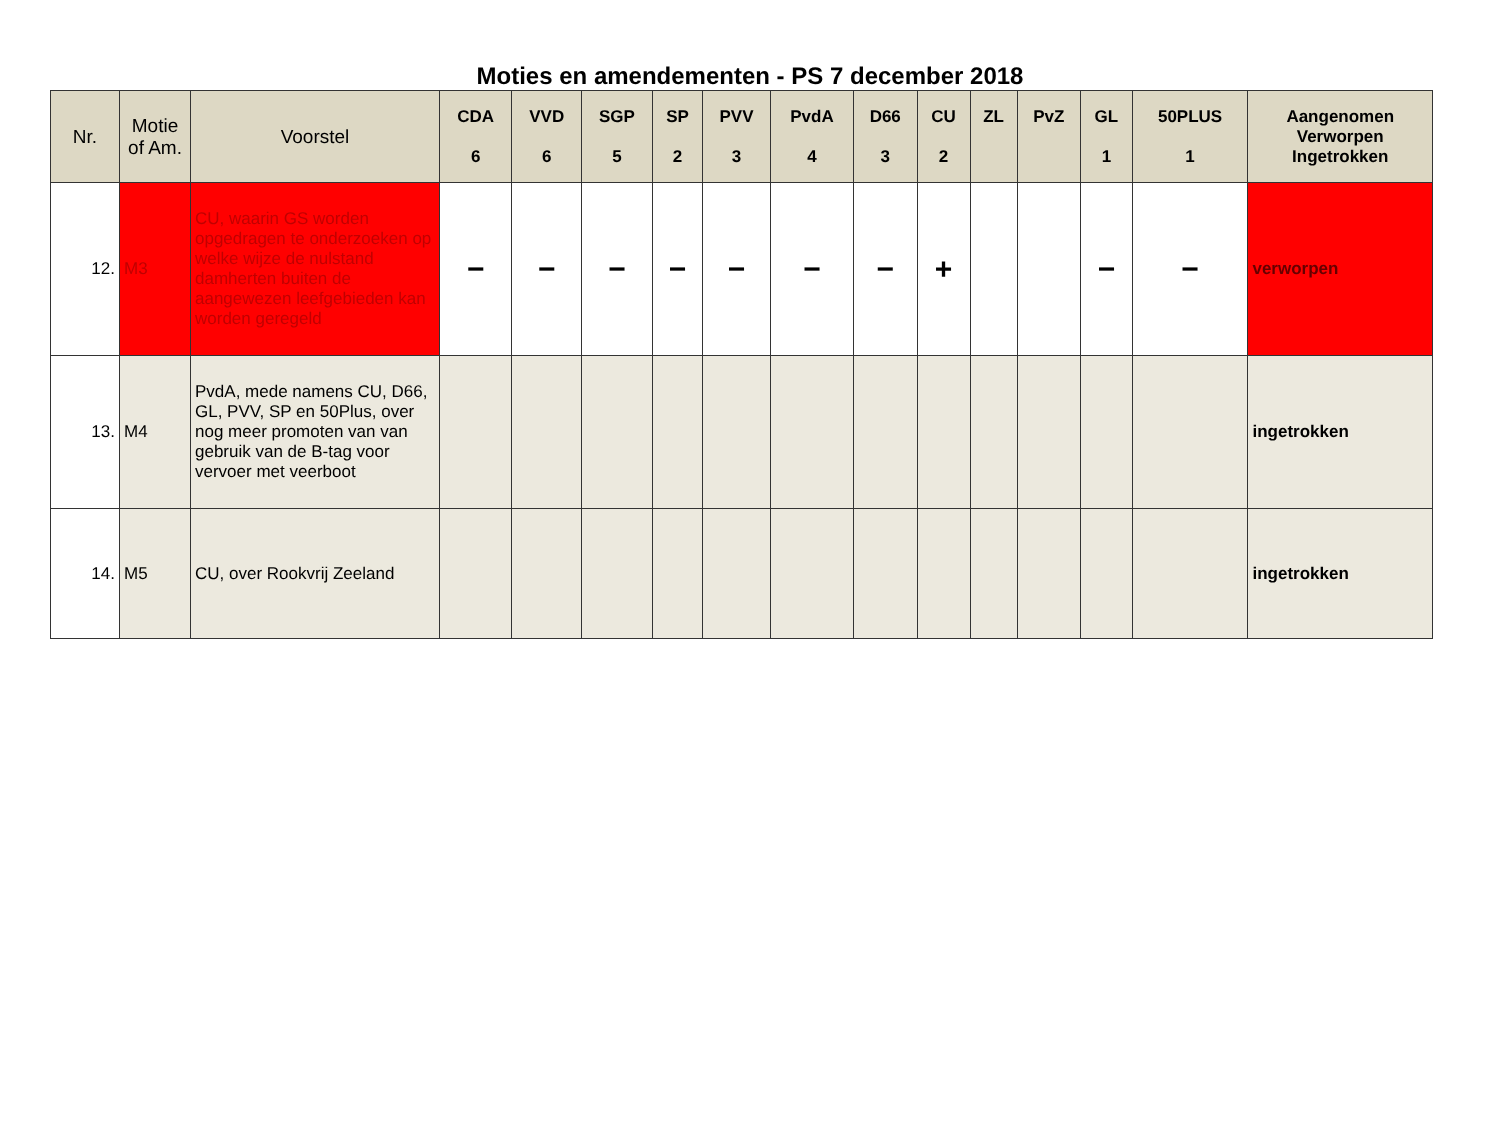Moties en amendementen - PS 7 december 2018
| Nr. | Motie of Am. | Voorstel | CDA 6 | VVD 6 | SGP 5 | SP 2 | PVV 3 | PvdA 4 | D66 3 | CU 2 | ZL | PvZ | GL 1 | 50PLUS 1 | Aangenomen Verworpen Ingetrokken |
| --- | --- | --- | --- | --- | --- | --- | --- | --- | --- | --- | --- | --- | --- | --- | --- |
| 12. | M3 | CU, waarin GS worden opgedragen te onderzoeken op welke wijze de nulstand damherten buiten de aangewezen leefgebieden kan worden geregeld | − | − | − | − | − | − | − | + | | | − | − | verworpen |
| 13. | M4 | PvdA, mede namens CU, D66, GL, PVV, SP en 50Plus, over nog meer promoten van van gebruik van de B-tag voor vervoer met veerboot | | | | | | | | | | | | | ingetrokken |
| 14. | M5 | CU, over Rookvrij Zeeland | | | | | | | | | | | | | ingetrokken |